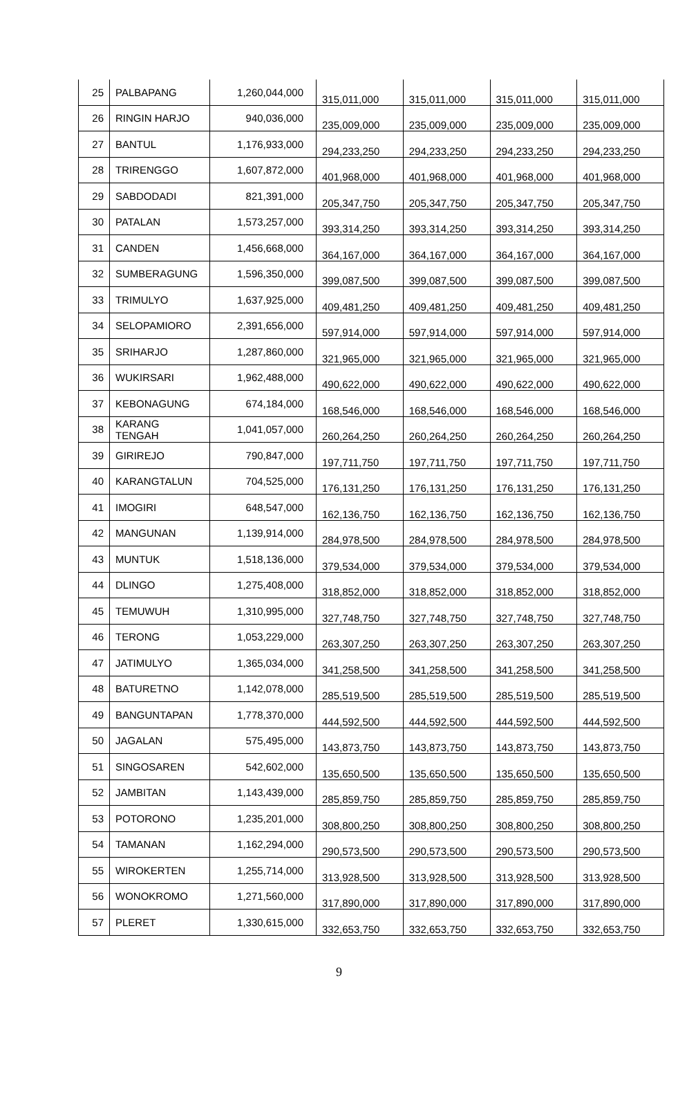| 25 | PALBAPANG | 1,260,044,000 | 315,011,000 | 315,011,000 | 315,011,000 | 315,011,000 |
| 26 | RINGIN HARJO | 940,036,000 | 235,009,000 | 235,009,000 | 235,009,000 | 235,009,000 |
| 27 | BANTUL | 1,176,933,000 | 294,233,250 | 294,233,250 | 294,233,250 | 294,233,250 |
| 28 | TRIRENGGO | 1,607,872,000 | 401,968,000 | 401,968,000 | 401,968,000 | 401,968,000 |
| 29 | SABDODADI | 821,391,000 | 205,347,750 | 205,347,750 | 205,347,750 | 205,347,750 |
| 30 | PATALAN | 1,573,257,000 | 393,314,250 | 393,314,250 | 393,314,250 | 393,314,250 |
| 31 | CANDEN | 1,456,668,000 | 364,167,000 | 364,167,000 | 364,167,000 | 364,167,000 |
| 32 | SUMBERAGUNG | 1,596,350,000 | 399,087,500 | 399,087,500 | 399,087,500 | 399,087,500 |
| 33 | TRIMULYO | 1,637,925,000 | 409,481,250 | 409,481,250 | 409,481,250 | 409,481,250 |
| 34 | SELOPAMIORO | 2,391,656,000 | 597,914,000 | 597,914,000 | 597,914,000 | 597,914,000 |
| 35 | SRIHARJO | 1,287,860,000 | 321,965,000 | 321,965,000 | 321,965,000 | 321,965,000 |
| 36 | WUKIRSARI | 1,962,488,000 | 490,622,000 | 490,622,000 | 490,622,000 | 490,622,000 |
| 37 | KEBONAGUNG | 674,184,000 | 168,546,000 | 168,546,000 | 168,546,000 | 168,546,000 |
| 38 | KARANG TENGAH | 1,041,057,000 | 260,264,250 | 260,264,250 | 260,264,250 | 260,264,250 |
| 39 | GIRIREJO | 790,847,000 | 197,711,750 | 197,711,750 | 197,711,750 | 197,711,750 |
| 40 | KARANGTALUN | 704,525,000 | 176,131,250 | 176,131,250 | 176,131,250 | 176,131,250 |
| 41 | IMOGIRI | 648,547,000 | 162,136,750 | 162,136,750 | 162,136,750 | 162,136,750 |
| 42 | MANGUNAN | 1,139,914,000 | 284,978,500 | 284,978,500 | 284,978,500 | 284,978,500 |
| 43 | MUNTUK | 1,518,136,000 | 379,534,000 | 379,534,000 | 379,534,000 | 379,534,000 |
| 44 | DLINGO | 1,275,408,000 | 318,852,000 | 318,852,000 | 318,852,000 | 318,852,000 |
| 45 | TEMUWUH | 1,310,995,000 | 327,748,750 | 327,748,750 | 327,748,750 | 327,748,750 |
| 46 | TERONG | 1,053,229,000 | 263,307,250 | 263,307,250 | 263,307,250 | 263,307,250 |
| 47 | JATIMULYO | 1,365,034,000 | 341,258,500 | 341,258,500 | 341,258,500 | 341,258,500 |
| 48 | BATURETNO | 1,142,078,000 | 285,519,500 | 285,519,500 | 285,519,500 | 285,519,500 |
| 49 | BANGUNTAPAN | 1,778,370,000 | 444,592,500 | 444,592,500 | 444,592,500 | 444,592,500 |
| 50 | JAGALAN | 575,495,000 | 143,873,750 | 143,873,750 | 143,873,750 | 143,873,750 |
| 51 | SINGOSAREN | 542,602,000 | 135,650,500 | 135,650,500 | 135,650,500 | 135,650,500 |
| 52 | JAMBITAN | 1,143,439,000 | 285,859,750 | 285,859,750 | 285,859,750 | 285,859,750 |
| 53 | POTORONO | 1,235,201,000 | 308,800,250 | 308,800,250 | 308,800,250 | 308,800,250 |
| 54 | TAMANAN | 1,162,294,000 | 290,573,500 | 290,573,500 | 290,573,500 | 290,573,500 |
| 55 | WIROKERTEN | 1,255,714,000 | 313,928,500 | 313,928,500 | 313,928,500 | 313,928,500 |
| 56 | WONOKROMO | 1,271,560,000 | 317,890,000 | 317,890,000 | 317,890,000 | 317,890,000 |
| 57 | PLERET | 1,330,615,000 | 332,653,750 | 332,653,750 | 332,653,750 | 332,653,750 |
9